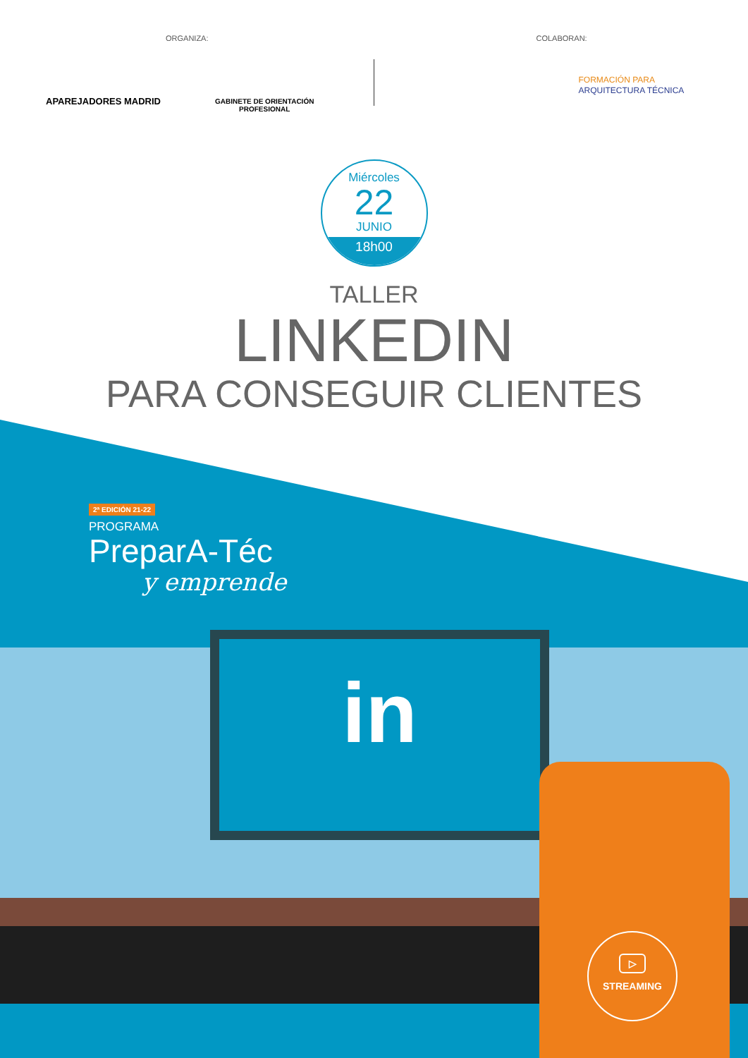ORGANIZA:
APAREJADORES MADRID
GABINETE DE ORIENTACIÓN
PROFESIONAL
COLABORAN:
FORMACIÓN PARA
ARQUITECTURA TÉCNICA
Miércoles
22
JUNIO
18h00
TALLER
LINKEDIN
PARA CONSEGUIR CLIENTES
in
2ª EDICIÓN 21-22
PROGRAMA
PreparA-Téc
y emprende
▷
STREAMING